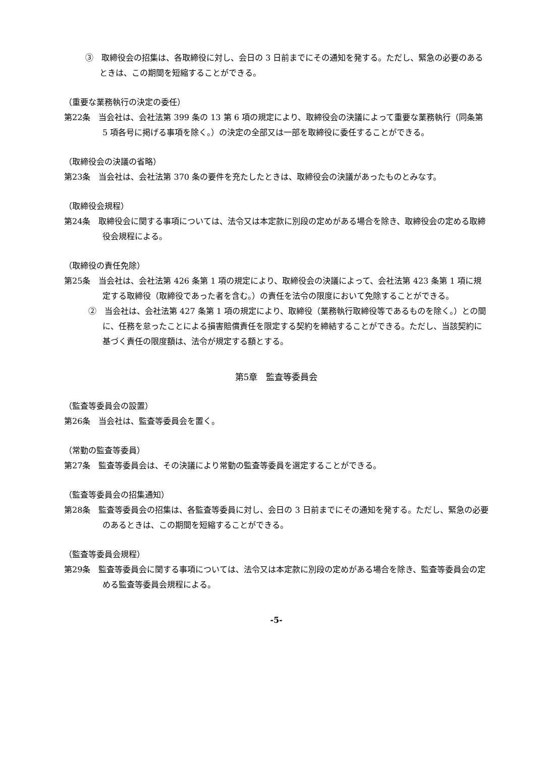③　取締役会の招集は、各取締役に対し、会日の 3 日前までにその通知を発する。ただし、緊急の必要のあるときは、この期間を短縮することができる。
（重要な業務執行の決定の委任）
第22条　当会社は、会社法第 399 条の 13 第 6 項の規定により、取締役会の決議によって重要な業務執行（同条第 5 項各号に掲げる事項を除く。）の決定の全部又は一部を取締役に委任することができる。
（取締役会の決議の省略）
第23条　当会社は、会社法第 370 条の要件を充たしたときは、取締役会の決議があったものとみなす。
（取締役会規程）
第24条　取締役会に関する事項については、法令又は本定款に別段の定めがある場合を除き、取締役会の定める取締役会規程による。
（取締役の責任免除）
第25条　当会社は、会社法第 426 条第 1 項の規定により、取締役会の決議によって、会社法第 423 条第 1 項に規定する取締役（取締役であった者を含む。）の責任を法令の限度において免除することができる。
②　当会社は、会社法第 427 条第 1 項の規定により、取締役（業務執行取締役等であるものを除く。）との間に、任務を怠ったことによる損害賠償責任を限定する契約を締結することができる。ただし、当該契約に基づく責任の限度額は、法令が規定する額とする。
第5章　監査等委員会
（監査等委員会の設置）
第26条　当会社は、監査等委員会を置く。
（常勤の監査等委員）
第27条　監査等委員会は、その決議により常勤の監査等委員を選定することができる。
（監査等委員会の招集通知）
第28条　監査等委員会の招集は、各監査等委員に対し、会日の 3 日前までにその通知を発する。ただし、緊急の必要のあるときは、この期間を短縮することができる。
（監査等委員会規程）
第29条　監査等委員会に関する事項については、法令又は本定款に別段の定めがある場合を除き、監査等委員会の定める監査等委員会規程による。
-5-